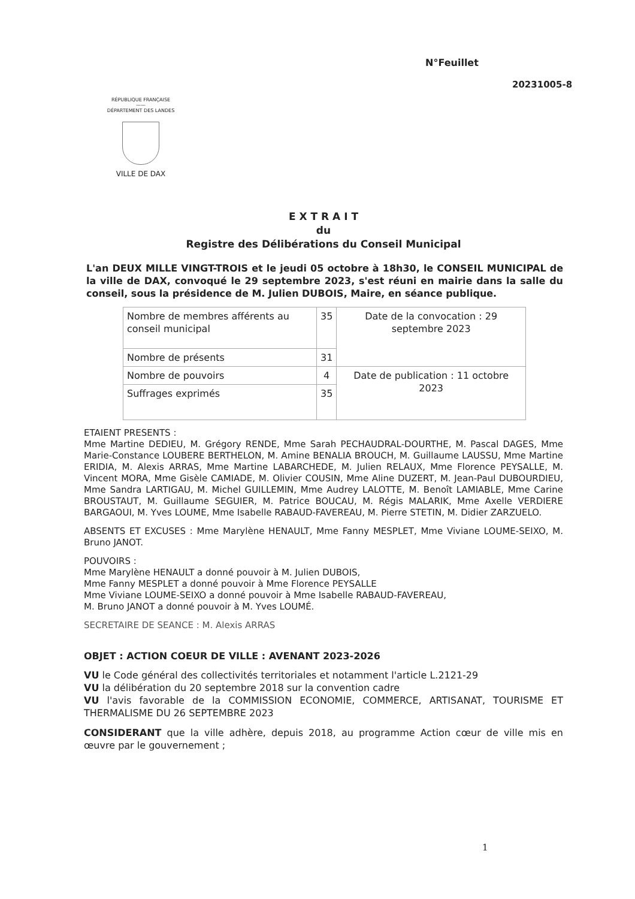N°Feuillet
20231005-8
RÉPUBLIQUE FRANÇAISE
——
DÉPARTEMENT DES LANDES
VILLE DE DAX
E X T R A I T
du
Registre des Délibérations du Conseil Municipal
L'an DEUX MILLE VINGT-TROIS et le jeudi 05 octobre à 18h30, le CONSEIL MUNICIPAL de la ville de DAX, convoqué le 29 septembre 2023, s'est réuni en mairie dans la salle du conseil, sous la présidence de M. Julien DUBOIS, Maire, en séance publique.
| Nombre de membres afférents au conseil municipal | 35 | Date de la convocation : 29 septembre 2023 |
| Nombre de présents | 31 | |
| Nombre de pouvoirs | 4 | Date de publication : 11 octobre 2023 |
| Suffrages exprimés | 35 | |
ETAIENT PRESENTS :
Mme Martine DEDIEU, M. Grégory RENDE, Mme Sarah PECHAUDRAL-DOURTHE, M. Pascal DAGES, Mme Marie-Constance LOUBERE BERTHELON, M. Amine BENALIA BROUCH, M. Guillaume LAUSSU, Mme Martine ERIDIA, M. Alexis ARRAS, Mme Martine LABARCHEDE, M. Julien RELAUX, Mme Florence PEYSALLE, M. Vincent MORA, Mme Gisèle CAMIADE, M. Olivier COUSIN, Mme Aline DUZERT, M. Jean-Paul DUBOURDIEU, Mme Sandra LARTIGAU, M. Michel GUILLEMIN, Mme Audrey LALOTTE, M. Benoît LAMIABLE, Mme Carine BROUSTAUT, M. Guillaume SEGUIER, M. Patrice BOUCAU, M. Régis MALARIK, Mme Axelle VERDIERE BARGAOUI, M. Yves LOUME, Mme Isabelle RABAUD-FAVEREAU, M. Pierre STETIN, M. Didier ZARZUELO.
ABSENTS ET EXCUSES : Mme Marylène HENAULT, Mme Fanny MESPLET, Mme Viviane LOUME-SEIXO, M. Bruno JANOT.
POUVOIRS :
Mme Marylène HENAULT a donné pouvoir à M. Julien DUBOIS,
Mme Fanny MESPLET a donné pouvoir à Mme Florence PEYSALLE
Mme Viviane LOUME-SEIXO a donné pouvoir à Mme Isabelle RABAUD-FAVEREAU,
M. Bruno JANOT a donné pouvoir à M. Yves LOUMÉ.
SECRETAIRE DE SEANCE : M. Alexis ARRAS
OBJET : ACTION COEUR DE VILLE : AVENANT 2023-2026
VU le Code général des collectivités territoriales et notamment l'article L.2121-29
VU la délibération du 20 septembre 2018 sur la convention cadre
VU l'avis favorable de la COMMISSION ECONOMIE, COMMERCE, ARTISANAT, TOURISME ET THERMALISME DU 26 SEPTEMBRE 2023
CONSIDERANT que la ville adhère, depuis 2018, au programme Action cœur de ville mis en œuvre par le gouvernement ;
1